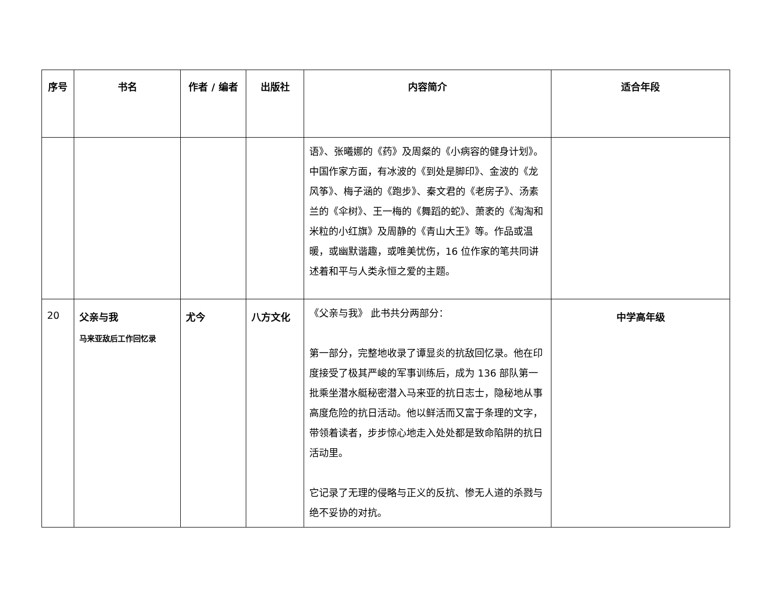| 序号 | 书名 | 作者 / 编者 | 出版社 | 内容简介 | 适合年段 |
| --- | --- | --- | --- | --- | --- |
| | | | | 语》、张曦娜的《药》及周粲的《小病容的健身计划》。中国作家方面，有冰波的《到处是脚印》、金波的《龙风筝》、梅子涵的《跑步》、秦文君的《老房子》、汤素兰的《伞树》、王一梅的《舞蹈的蛇》、萧袤的《淘淘和米粒的小红旗》及周静的《青山大王》等。作品或温暖，或幽默谐趣，或唯美忧伤，16 位作家的笔共同讲述着和平与人类永恒之爱的主题。 | |
| 20 | 父亲与我 马来亚敌后工作回忆录 | 尤今 | 八方文化 | 《父亲与我》 此书共分两部分： 第一部分，完整地收录了谭显炎的抗敌回忆录。他在印度接受了极其严峻的军事训练后，成为 136 部队第一批乘坐潜水艇秘密潜入马来亚的抗日志士，隐秘地从事高度危险的抗日活动。他以鲜活而又富于条理的文字，带领着读者，步步惊心地走入处处都是致命陷阱的抗日活动里。 它记录了无理的侵略与正义的反抗、惨无人道的杀戮与绝不妥协的对抗。 | 中学高年级 |